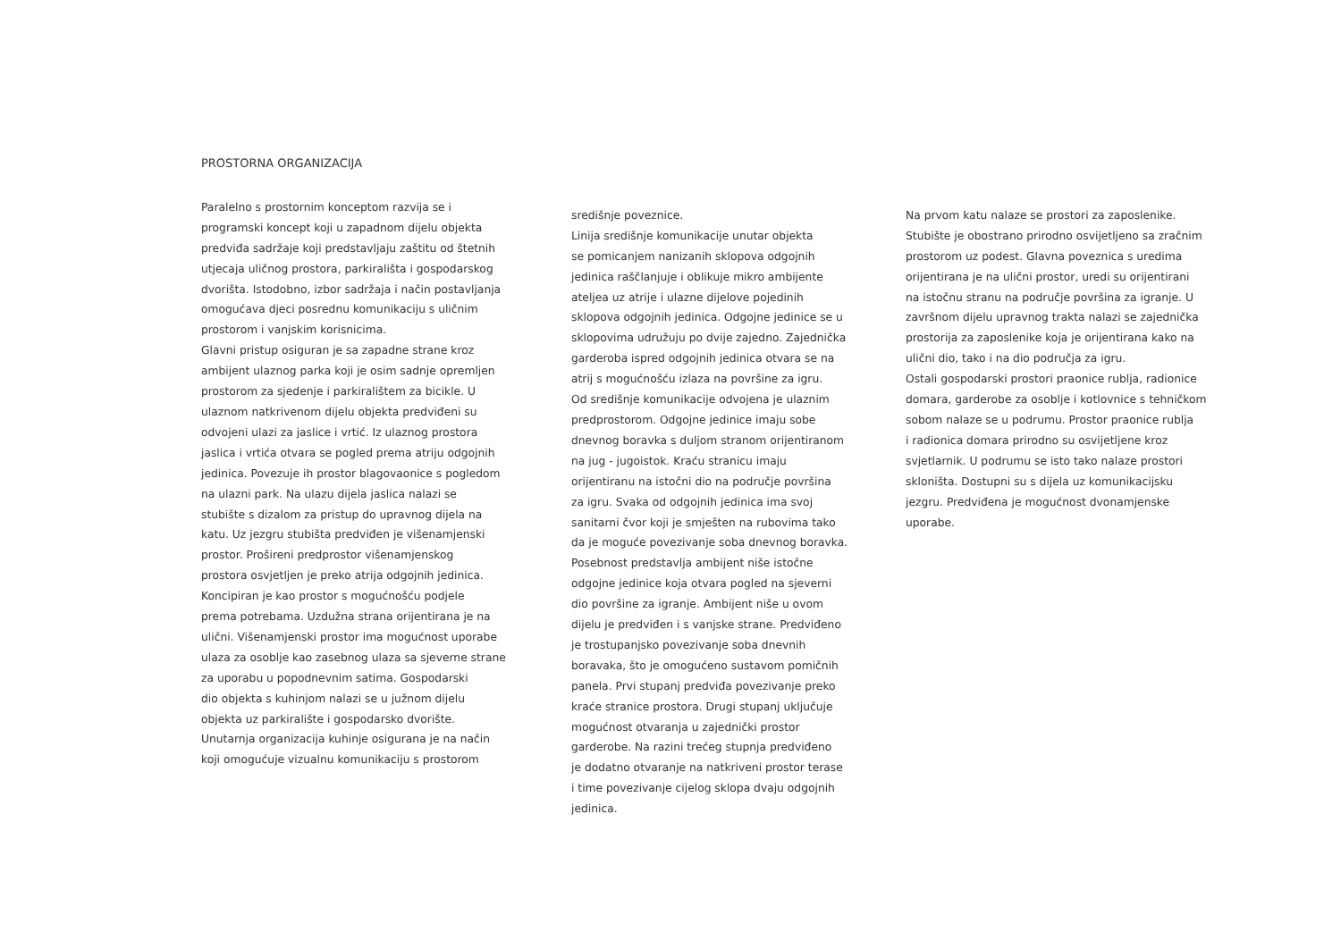PROSTORNA ORGANIZACIJA
Paralelno s prostornim konceptom razvija se i
programski koncept koji u zapadnom dijelu objekta
predviđa sadržaje koji predstavljaju zaštitu od štetnih
utjecaja uličnog prostora, parkirališta i gospodarskog
dvorišta. Istodobno, izbor sadržaja i način postavljanja
omogućava djeci posrednu komunikaciju s uličnim
prostorom i vanjskim korisnicima.
Glavni pristup osiguran je sa zapadne strane kroz
ambijent ulaznog parka koji je osim sadnje opremljen
prostorom za sjedenje i parkiralištem za bicikle. U
ulaznom natkrivenom dijelu objekta predviđeni su
odvojeni ulazi za jaslice i vrtić. Iz ulaznog prostora
jaslica i vrtića otvara se pogled prema atriju odgojnih
jedinica. Povezuje ih prostor blagovaonice s pogledom
na ulazni park. Na ulazu dijela jaslica nalazi se
stubište s dizalom za pristup do upravnog dijela na
katu. Uz jezgru stubišta predviđen je višenamjenski
prostor. Prošireni predprostor višenamjenskog
prostora osvjetljen je preko atrija odgojnih jedinica.
Koncipiran je kao prostor s mogućnošću podjele
prema potrebama. Uzdužna strana orijentirana je na
ulični. Višenamjenski prostor ima mogućnost uporabe
ulaza za osoblje kao zasebnog ulaza sa sjeverne strane
za uporabu u popodnevnim satima. Gospodarski
dio objekta s kuhinjom nalazi se u južnom dijelu
objekta uz parkiralište i gospodarsko dvorište.
Unutarnja organizacija kuhinje osigurana je na način
koji omogućuje vizualnu komunikaciju s prostorom
središnje poveznice.
Linija središnje komunikacije unutar objekta
se pomicanjem nanizanih sklopova odgojnih
jedinica raščlanjuje i oblikuje mikro ambijente
ateljea uz atrije i ulazne dijelove pojedinih
sklopova odgojnih jedinica. Odgojne jedinice se u
sklopovima udružuju po dvije zajedno. Zajednička
garderoba ispred odgojnih jedinica otvara se na
atrij s mogućnošću izlaza na površine za igru.
Od središnje komunikacije odvojena je ulaznim
predprostorom. Odgojne jedinice imaju sobe
dnevnog boravka s duljom stranom orijentiranom
na jug - jugoistok. Kraću stranicu imaju
orijentiranu na istočni dio na područje površina
za igru. Svaka od odgojnih jedinica ima svoj
sanitarni čvor koji je smješten na rubovima tako
da je moguće povezivanje soba dnevnog boravka.
Posebnost predstavlja ambijent niše istočne
odgojne jedinice koja otvara pogled na sjeverni
dio površine za igranje. Ambijent niše u ovom
dijelu je predviđen i s vanjske strane. Predviđeno
je trostupanjsko povezivanje soba dnevnih
boravaka, što je omogućeno sustavom pomičnih
panela. Prvi stupanj predviđa povezivanje preko
kraće stranice prostora. Drugi stupanj uključuje
mogućnost otvaranja u zajednički prostor
garderobe. Na razini trećeg stupnja predviđeno
je dodatno otvaranje na natkriveni prostor terase
i time povezivanje cijelog sklopa dvaju odgojnih
jedinica.
Na prvom katu nalaze se prostori za zaposlenike.
Stubište je obostrano prirodno osvijetljeno sa zračnim
prostorom uz podest. Glavna poveznica s uredima
orijentirana je na ulični prostor, uredi su orijentirani
na istočnu stranu na područje površina za igranje. U
završnom dijelu upravnog trakta nalazi se zajednička
prostorija za zaposlenike koja je orijentirana kako na
ulični dio, tako i na dio područja za igru.
Ostali gospodarski prostori praonice rublja, radionice
domara, garderobe za osoblje i kotlovnice s tehničkom
sobom nalaze se u podrumu. Prostor praonice rublja
i radionica domara prirodno su osvijetljene kroz
svjetlarnik. U podrumu se isto tako nalaze prostori
skloništa. Dostupni su s dijela uz komunikacijsku
jezgru. Predviđena je mogućnost dvonamjenske
uporabe.